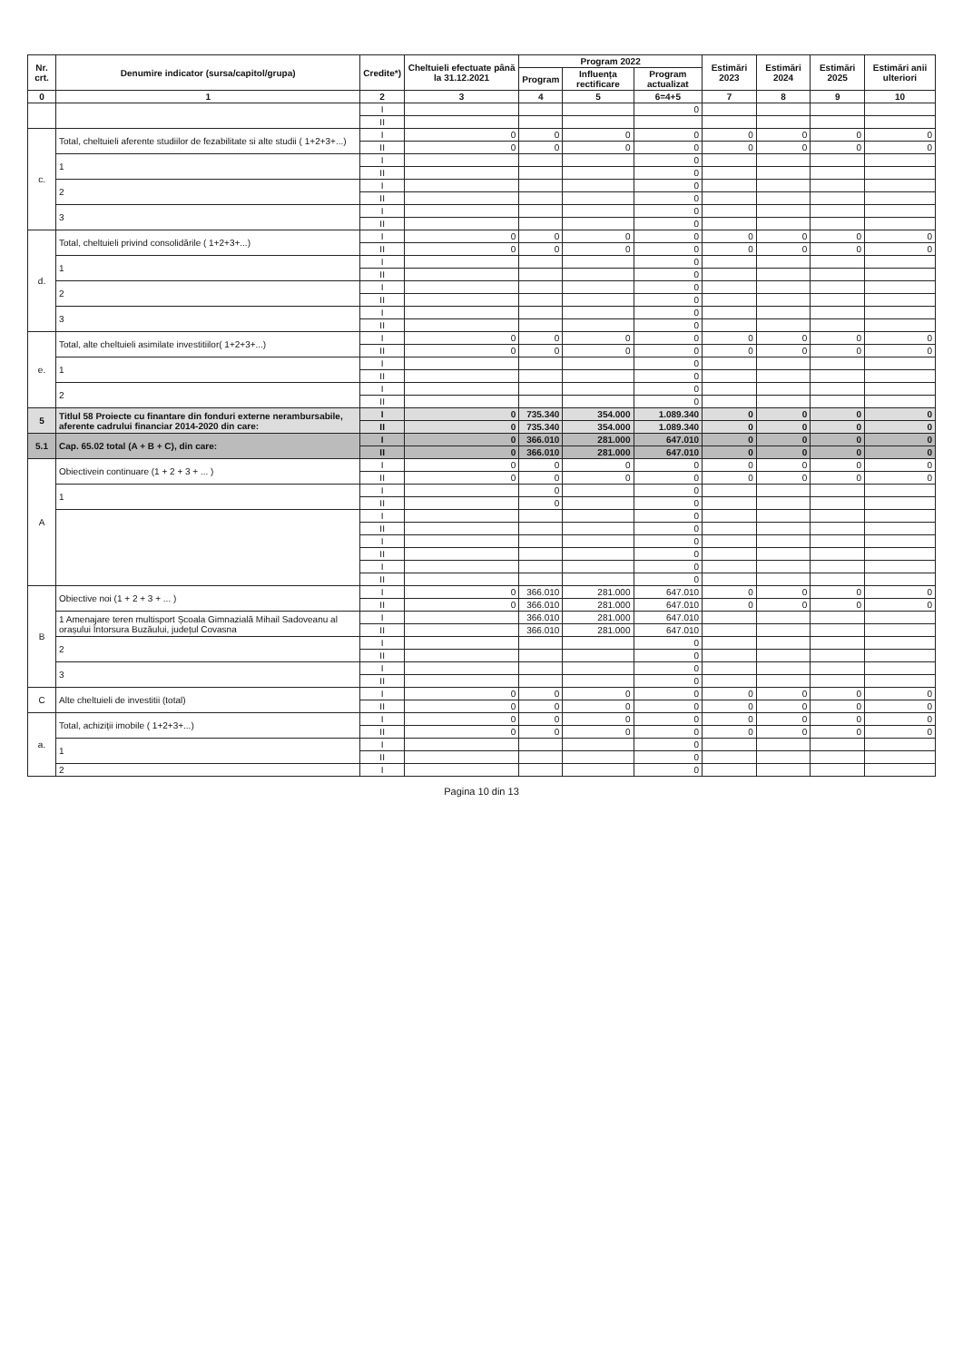| Nr. crt. | Denumire indicator (sursa/capitol/grupa) | Credite*) | Cheltuieli efectuate până la 31.12.2021 | Program 2022 | | | Estimări 2023 | Estimări 2024 | Estimări 2025 | Estimări anii ulteriori |
| --- | --- | --- | --- | --- | --- | --- | --- | --- | --- | --- |
| | | | | Program | Influența rectificare | Program actualizat | | | | |
| 0 | 1 | 2 | 3 | 4 | 5 | 6=4+5 | 7 | 8 | 9 | 10 |
| | | I | | | | 0 | | | | |
| | | II | | | | | | | | |
| c. | Total, cheltuieli aferente studiilor de fezabilitate si alte studii ( 1+2+3+...) | I | 0 | 0 | 0 | 0 | 0 | 0 | 0 | 0 |
| | | II | 0 | 0 | 0 | 0 | 0 | 0 | 0 | 0 |
| | 1 | I | | | | 0 | | | | |
| | | II | | | | 0 | | | | |
| | 2 | I | | | | 0 | | | | |
| | | II | | | | 0 | | | | |
| | 3 | I | | | | 0 | | | | |
| | | II | | | | 0 | | | | |
| d. | Total, cheltuieli privind consolidările ( 1+2+3+...) | I | 0 | 0 | 0 | 0 | 0 | 0 | 0 | 0 |
| | | II | 0 | 0 | 0 | 0 | 0 | 0 | 0 | 0 |
| | 1 | I | | | | 0 | | | | |
| | | II | | | | 0 | | | | |
| | 2 | I | | | | 0 | | | | |
| | | II | | | | 0 | | | | |
| | 3 | I | | | | 0 | | | | |
| | | II | | | | 0 | | | | |
| e. | Total, alte cheltuieli asimilate investitiilor( 1+2+3+...) | I | 0 | 0 | 0 | 0 | 0 | 0 | 0 | 0 |
| | | II | 0 | 0 | 0 | 0 | 0 | 0 | 0 | 0 |
| | 1 | I | | | | 0 | | | | |
| | | II | | | | 0 | | | | |
| | 2 | I | | | | 0 | | | | |
| | | II | | | | 0 | | | | |
| 5 | Titlul 58 Proiecte cu finantare din fonduri externe nerambursabile, aferente cadrului financiar 2014-2020 din care: | I | 0 | 735.340 | 354.000 | 1.089.340 | 0 | 0 | 0 | 0 |
| | | II | 0 | 735.340 | 354.000 | 1.089.340 | 0 | 0 | 0 | 0 |
| 5.1 | Cap. 65.02 total (A + B + C), din care: | I | 0 | 366.010 | 281.000 | 647.010 | 0 | 0 | 0 | 0 |
| | | II | 0 | 366.010 | 281.000 | 647.010 | 0 | 0 | 0 | 0 |
| A | Obiectivein continuare (1 + 2 + 3 + ... ) | I | 0 | 0 | 0 | 0 | 0 | 0 | 0 | 0 |
| | | II | 0 | 0 | 0 | 0 | 0 | 0 | 0 | 0 |
| | 1 | I | | 0 | | 0 | | | | |
| | | II | | 0 | | 0 | | | | |
| | | I | | | | 0 | | | | |
| | | II | | | | 0 | | | | |
| | | I | | | | 0 | | | | |
| | | II | | | | 0 | | | | |
| | | I | | | | 0 | | | | |
| | | II | | | | 0 | | | | |
| B | Obiective noi (1 + 2 + 3 + ... ) | I | 0 | 366.010 | 281.000 | 647.010 | 0 | 0 | 0 | 0 |
| | | II | 0 | 366.010 | 281.000 | 647.010 | 0 | 0 | 0 | 0 |
| | 1 Amenajare teren multisport Școala Gimnazială Mihail Sadoveanu al orașului Întorsura Buzăului, județul Covasna | I | | 366.010 | 281.000 | 647.010 | | | | |
| | | II | | 366.010 | 281.000 | 647.010 | | | | |
| | 2 | I | | | | 0 | | | | |
| | | II | | | | 0 | | | | |
| | 3 | I | | | | 0 | | | | |
| | | II | | | | 0 | | | | |
| C | Alte cheltuieli de investitii (total) | I | 0 | 0 | 0 | 0 | 0 | 0 | 0 | 0 |
| | | II | 0 | 0 | 0 | 0 | 0 | 0 | 0 | 0 |
| a. | Total, achiziții imobile ( 1+2+3+...) | I | 0 | 0 | 0 | 0 | 0 | 0 | 0 | 0 |
| | | II | 0 | 0 | 0 | 0 | 0 | 0 | 0 | 0 |
| | 1 | I | | | | 0 | | | | |
| | | II | | | | 0 | | | | |
| | 2 | I | | | | 0 | | | | |
Pagina 10 din 13